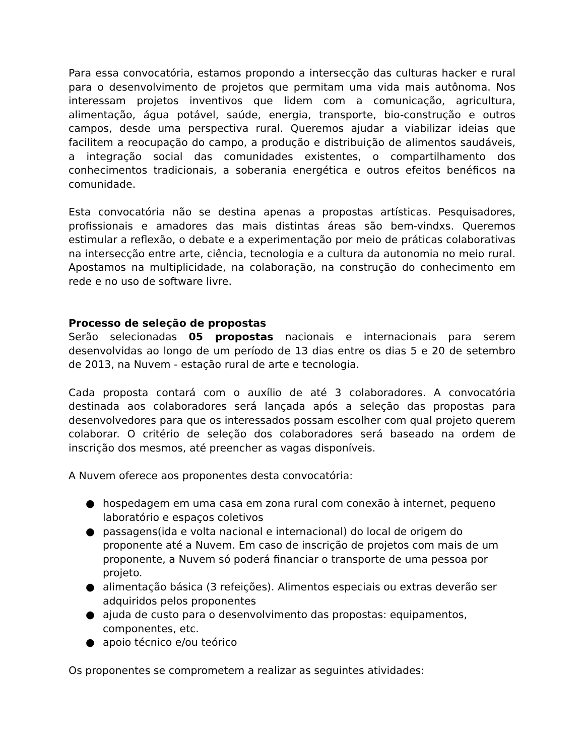Para essa convocatória, estamos propondo a intersecção das culturas hacker e rural para o desenvolvimento de projetos que permitam uma vida mais autônoma. Nos interessam projetos inventivos que lidem com a comunicação, agricultura, alimentação, água potável, saúde, energia, transporte, bio-construção e outros campos, desde uma perspectiva rural. Queremos ajudar a viabilizar ideias que facilitem a reocupação do campo, a produção e distribuição de alimentos saudáveis, a integração social das comunidades existentes, o compartilhamento dos conhecimentos tradicionais, a soberania energética e outros efeitos benéficos na comunidade.
Esta convocatória não se destina apenas a propostas artísticas. Pesquisadores, profissionais e amadores das mais distintas áreas são bem-vindxs. Queremos estimular a reflexão, o debate e a experimentação por meio de práticas colaborativas na intersecção entre arte, ciência, tecnologia e a cultura da autonomia no meio rural. Apostamos na multiplicidade, na colaboração, na construção do conhecimento em rede e no uso de software livre.
Processo de seleção de propostas
Serão selecionadas 05 propostas nacionais e internacionais para serem desenvolvidas ao longo de um período de 13 dias entre os dias 5 e 20 de setembro de 2013, na Nuvem - estação rural de arte e tecnologia.
Cada proposta contará com o auxílio de até 3 colaboradores. A convocatória destinada aos colaboradores será lançada após a seleção das propostas para desenvolvedores para que os interessados possam escolher com qual projeto querem colaborar. O critério de seleção dos colaboradores será baseado na ordem de inscrição dos mesmos, até preencher as vagas disponíveis.
A Nuvem oferece aos proponentes desta convocatória:
● hospedagem em uma casa em zona rural com conexão à internet, pequeno laboratório e espaços coletivos
● passagens(ida e volta nacional e internacional) do local de origem do proponente até a Nuvem. Em caso de inscrição de projetos com mais de um proponente, a Nuvem só poderá financiar o transporte de uma pessoa por projeto.
● alimentação básica (3 refeições). Alimentos especiais ou extras deverão ser adquiridos pelos proponentes
● ajuda de custo para o desenvolvimento das propostas: equipamentos, componentes, etc.
● apoio técnico e/ou teórico
Os proponentes se comprometem a realizar as seguintes atividades: